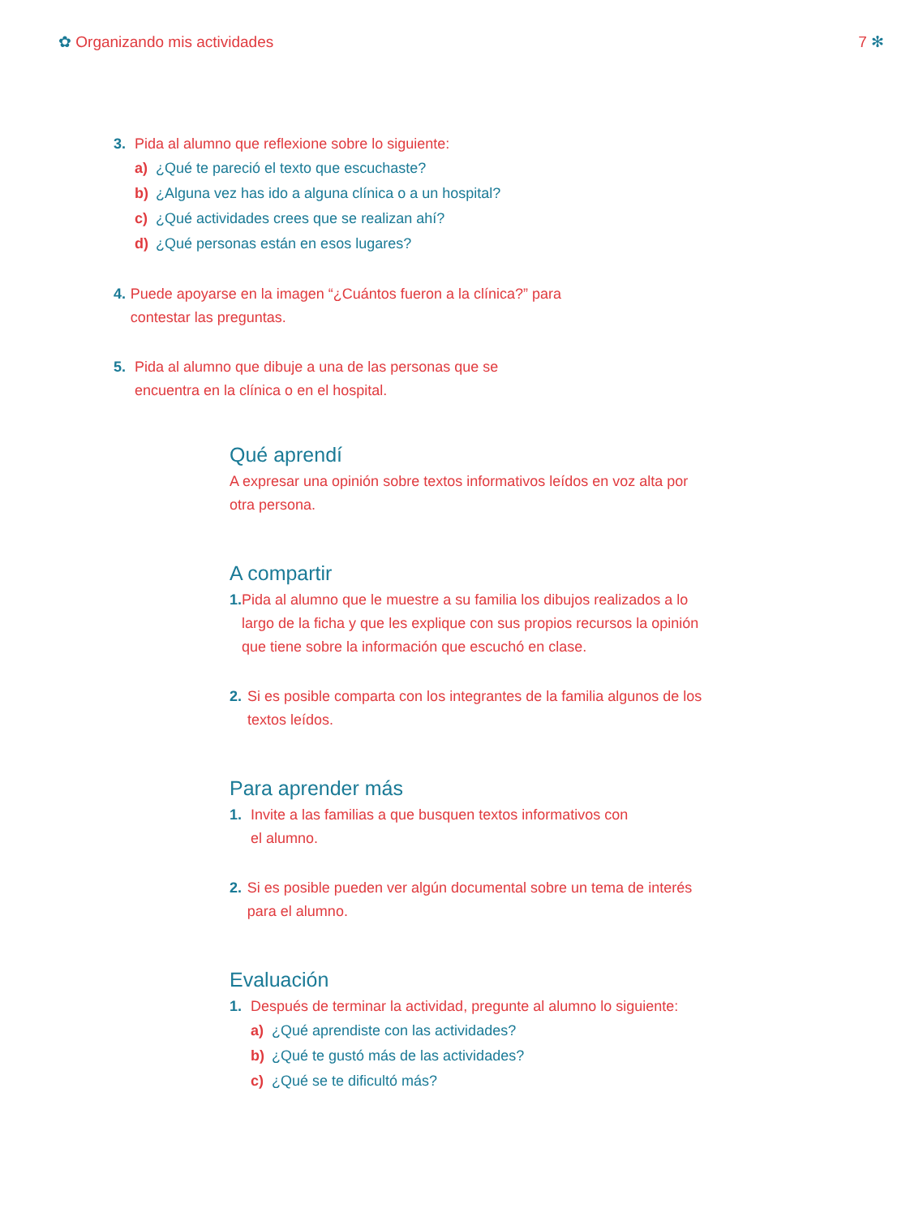✿ Organizando mis actividades 7 ✻
3. Pida al alumno que reflexione sobre lo siguiente:
a) ¿Qué te pareció el texto que escuchaste?
b) ¿Alguna vez has ido a alguna clínica o a un hospital?
c) ¿Qué actividades crees que se realizan ahí?
d) ¿Qué personas están en esos lugares?
4. Puede apoyarse en la imagen “¿Cuántos fueron a la clínica?” para contestar las preguntas.
5. Pida al alumno que dibuje a una de las personas que se
encuentra en la clínica o en el hospital.
Qué aprendí
A expresar una opinión sobre textos informativos leídos en voz alta por otra persona.
A compartir
1. Pida al alumno que le muestre a su familia los dibujos realizados a lo largo de la ficha y que les explique con sus propios recursos la opinión que tiene sobre la información que escuchó en clase.
2. Si es posible comparta con los integrantes de la familia algunos de los textos leídos.
Para aprender más
1. Invite a las familias a que busquen textos informativos con
el alumno.
2. Si es posible pueden ver algún documental sobre un tema de interés para el alumno.
Evaluación
1. Después de terminar la actividad, pregunte al alumno lo siguiente:
a) ¿Qué aprendiste con las actividades?
b) ¿Qué te gustó más de las actividades?
c) ¿Qué se te dificultó más?